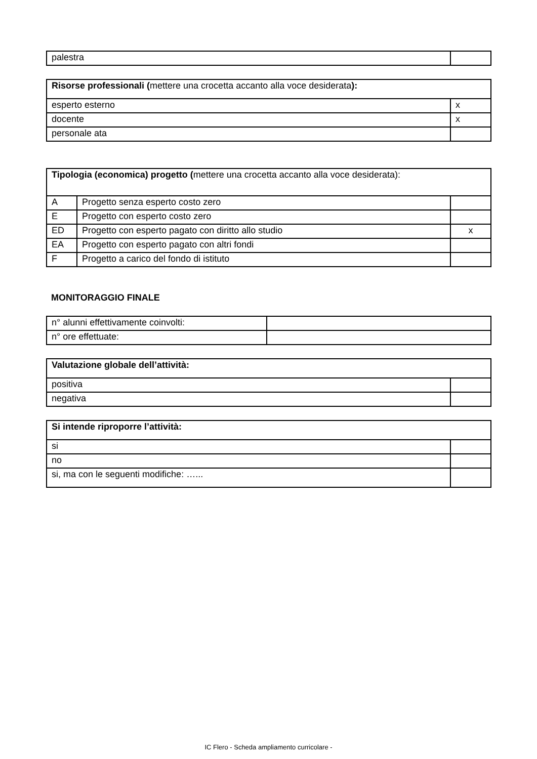| palestra | |
| Risorse professionali ( mettere una crocetta accanto alla voce desiderata ): | |
| esperto esterno | x |
| docente | x |
| personale ata | |
| Tipologia (economica) progetto ( mettere una crocetta accanto alla voce desiderata): | | |
| A | Progetto senza esperto costo zero | |
| E | Progetto con esperto costo zero | |
| ED | Progetto con esperto pagato con diritto allo studio | x |
| EA | Progetto con esperto pagato con altri fondi | |
| F | Progetto a carico del fondo di istituto | |
MONITORAGGIO FINALE
| n° alunni effettivamente coinvolti: | |
| n° ore effettuate: | |
| Valutazione globale dell’attività: | |
| positiva | |
| negativa | |
| Si intende riproporre l’attività: | |
| si | |
| no | |
| si, ma con le seguenti modifiche: …... | |
IC Flero - Scheda ampliamento curricolare -